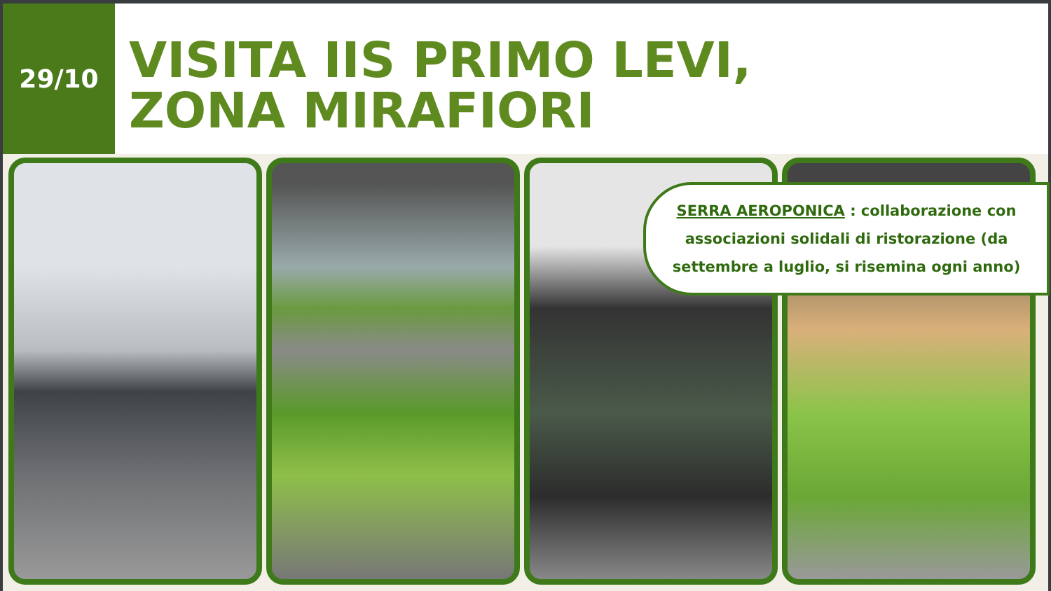29/10
VISITA IIS PRIMO LEVI,
ZONA MIRAFIORI
SERRA AEROPONICA : collaborazione con associazioni solidali di ristorazione (da settembre a luglio, si risemina ogni anno)